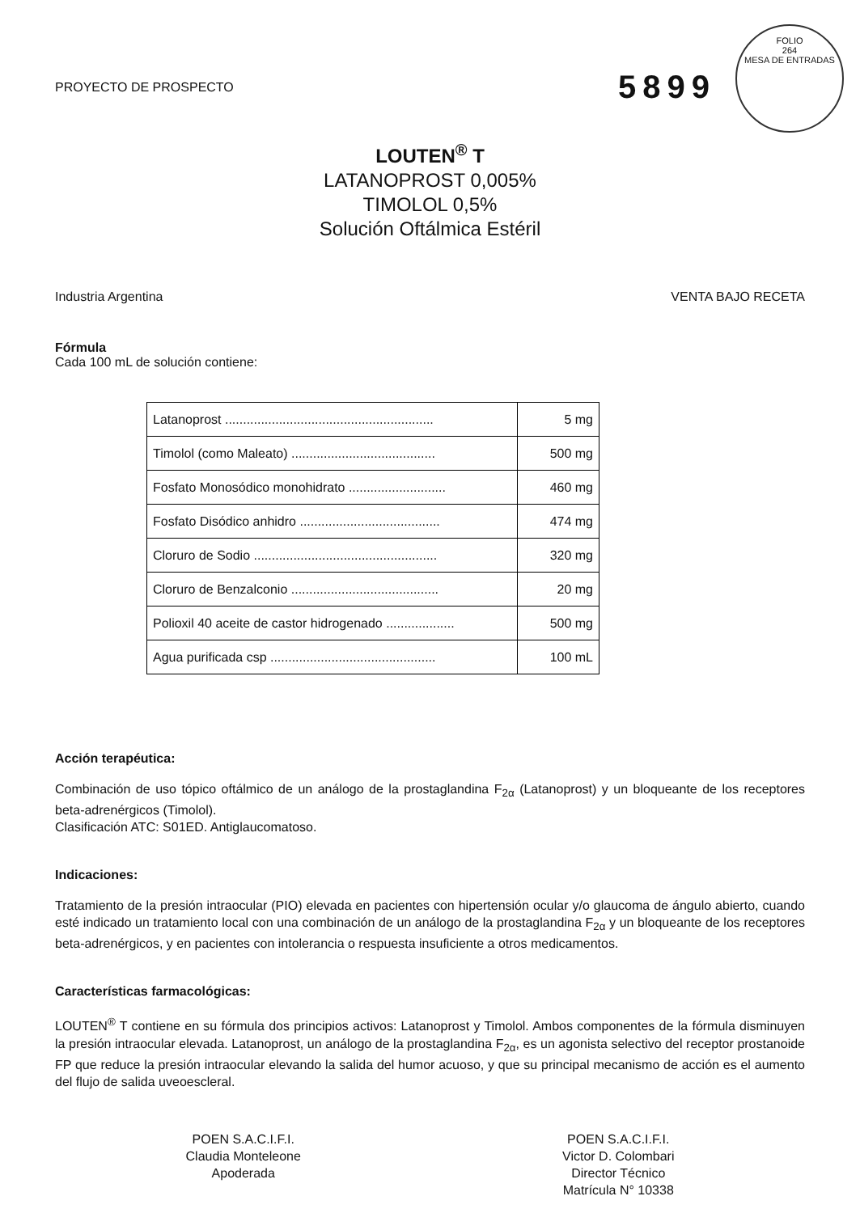FOLIO
264
MESA DE ENTRADAS
PROYECTO DE PROSPECTO 5899
LOUTEN<sup>®</sup> T
LATANOPROST 0,005%
TIMOLOL 0,5%
Solución Oftálmica Estéril
Industria Argentina VENTA BAJO RECETA
Fórmula
Cada 100 mL de solución contiene:
| Latanoprost .......................................................... | 5 mg |
| Timolol (como Maleato) ........................................ | 500 mg |
| Fosfato Monosódico monohidrato ........................... | 460 mg |
| Fosfato Disódico anhidro ....................................... | 474 mg |
| Cloruro de Sodio ................................................... | 320 mg |
| Cloruro de Benzalconio ......................................... | 20 mg |
| Polioxil 40 aceite de castor hidrogenado ................... | 500 mg |
| Agua purificada csp .............................................. | 100 mL |
Acción terapéutica:
Combinación de uso tópico oftálmico de un análogo de la prostaglandina F<sub>2α</sub> (Latanoprost) y un bloqueante de los receptores beta-adrenérgicos (Timolol).
Clasificación ATC: S01ED. Antiglaucomatoso.
Indicaciones:
Tratamiento de la presión intraocular (PIO) elevada en pacientes con hipertensión ocular y/o glaucoma de ángulo abierto, cuando esté indicado un tratamiento local con una combinación de un análogo de la prostaglandina F<sub>2α</sub> y un bloqueante de los receptores beta-adrenérgicos, y en pacientes con intolerancia o respuesta insuficiente a otros medicamentos.
Características farmacológicas:
LOUTEN<sup>®</sup> T contiene en su fórmula dos principios activos: Latanoprost y Timolol. Ambos componentes de la fórmula disminuyen la presión intraocular elevada. Latanoprost, un análogo de la prostaglandina F<sub>2α</sub>, es un agonista selectivo del receptor prostanoide FP que reduce la presión intraocular elevando la salida del humor acuoso, y que su principal mecanismo de acción es el aumento del flujo de salida uveoescleral.
POEN S.A.C.I.F.I.
Claudia Monteleone
Apoderada
POEN S.A.C.I.F.I.
Victor D. Colombari
Director Técnico
Matrícula N° 10338